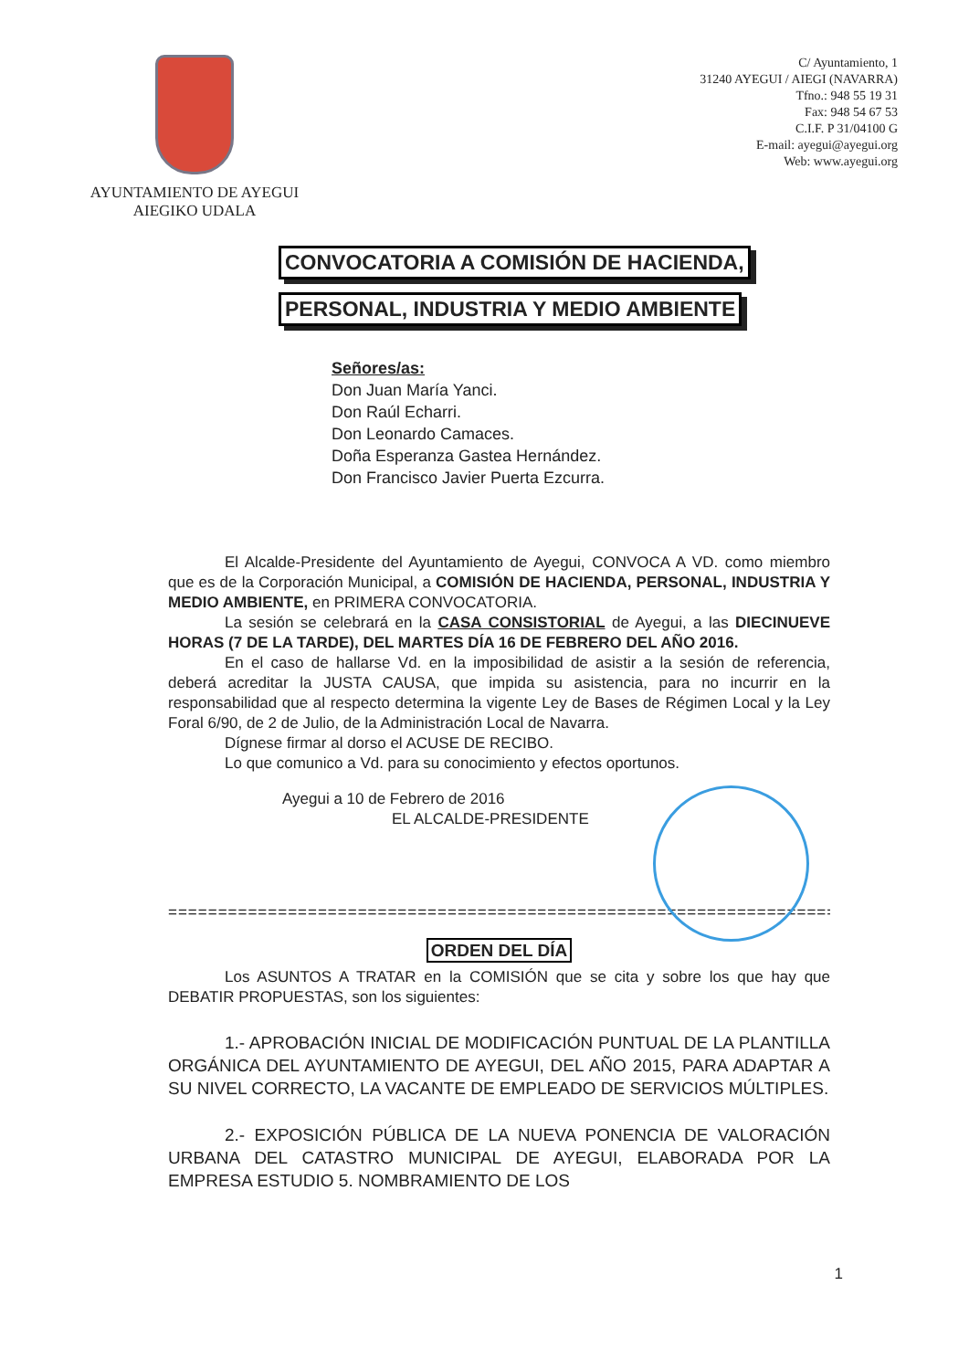AYUNTAMIENTO DE AYEGUI
AIEGIKO UDALA
C/ Ayuntamiento, 1
31240 AYEGUI / AIEGI (NAVARRA)
Tfno.: 948 55 19 31
Fax: 948 54 67 53
C.I.F. P 31/04100 G
E-mail: ayegui@ayegui.org
Web: www.ayegui.org
CONVOCATORIA A COMISIÓN DE HACIENDA,
PERSONAL, INDUSTRIA Y MEDIO AMBIENTE
Señores/as:
Don Juan María Yanci.
Don Raúl Echarri.
Don Leonardo Camaces.
Doña Esperanza Gastea Hernández.
Don Francisco Javier Puerta Ezcurra.
El Alcalde-Presidente del Ayuntamiento de Ayegui, CONVOCA A VD. como miembro que es de la Corporación Municipal, a COMISIÓN DE HACIENDA, PERSONAL, INDUSTRIA Y MEDIO AMBIENTE, en PRIMERA CONVOCATORIA.
La sesión se celebrará en la CASA CONSISTORIAL de Ayegui, a las DIECINUEVE HORAS (7 DE LA TARDE), DEL MARTES DÍA 16 DE FEBRERO DEL AÑO 2016.
En el caso de hallarse Vd. en la imposibilidad de asistir a la sesión de referencia, deberá acreditar la JUSTA CAUSA, que impida su asistencia, para no incurrir en la responsabilidad que al respecto determina la vigente Ley de Bases de Régimen Local y la Ley Foral 6/90, de 2 de Julio, de la Administración Local de Navarra.
Dígnese firmar al dorso el ACUSE DE RECIBO.
Lo que comunico a Vd. para su conocimiento y efectos oportunos.
Ayegui a 10 de Febrero de 2016
EL ALCALDE-PRESIDENTE
=========================================================================
ORDEN DEL DÍA
Los ASUNTOS A TRATAR en la COMISIÓN que se cita y sobre los que hay que DEBATIR PROPUESTAS, son los siguientes:
1.- APROBACIÓN INICIAL DE MODIFICACIÓN PUNTUAL DE LA PLANTILLA ORGÁNICA DEL AYUNTAMIENTO DE AYEGUI, DEL AÑO 2015, PARA ADAPTAR A SU NIVEL CORRECTO, LA VACANTE DE EMPLEADO DE SERVICIOS MÚLTIPLES.
2.- EXPOSICIÓN PÚBLICA DE LA NUEVA PONENCIA DE VALORACIÓN URBANA DEL CATASTRO MUNICIPAL DE AYEGUI, ELABORADA POR LA EMPRESA ESTUDIO 5. NOMBRAMIENTO DE LOS
1